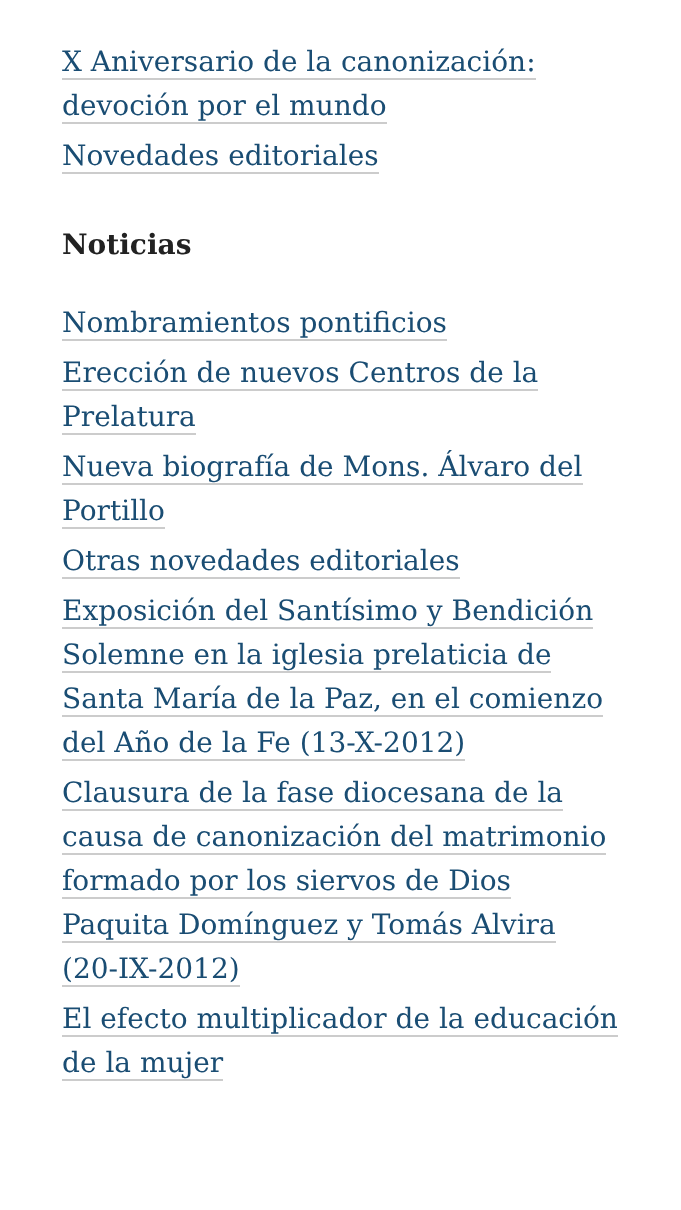X Aniversario de la canonización: devoción por el mundo
Novedades editoriales
Noticias
Nombramientos pontificios
Erección de nuevos Centros de la Prelatura
Nueva biografía de Mons. Álvaro del Portillo
Otras novedades editoriales
Exposición del Santísimo y Bendición Solemne en la iglesia prelaticia de Santa María de la Paz, en el comienzo del Año de la Fe (13-X-2012)
Clausura de la fase diocesana de la causa de canonización del matrimonio formado por los siervos de Dios Paquita Domínguez y Tomás Alvira (20-IX-2012)
El efecto multiplicador de la educación de la mujer